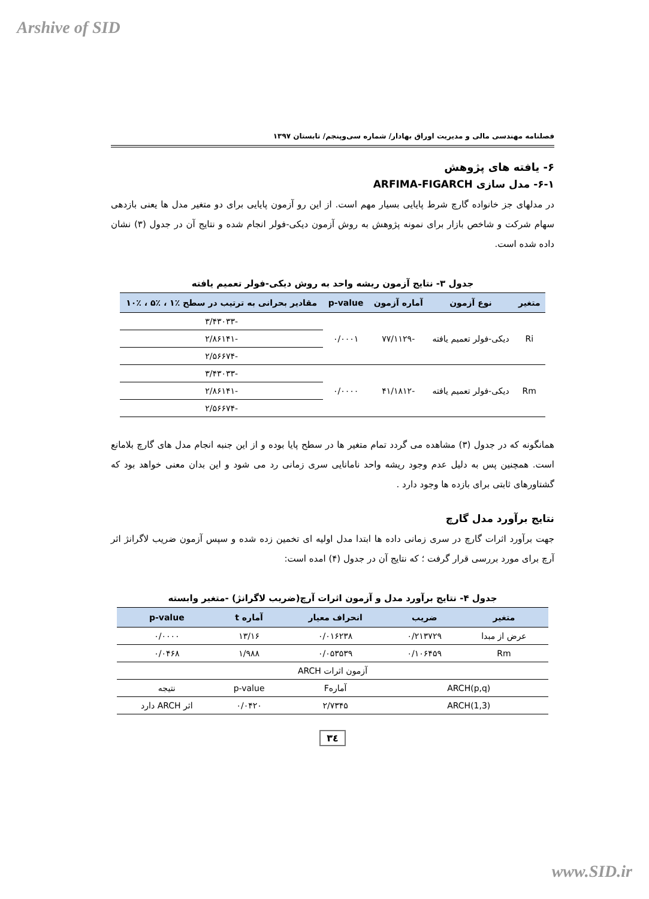Arshive of SID
فصلنامه مهندسی مالی و مدیریت اوراق بهادار/ شماره سی‌وپنجم/ تابستان ۱۳۹۷
۶- یافته های پژوهش
۶-۱- مدل سازی ARFIMA-FIGARCH
در مدلهای جز خانواده گارچ شرط پایایی بسیار مهم است. از این رو آزمون پایایی برای دو متغیر مدل ها یعنی بازدهی سهام شرکت و شاخص بازار برای نمونه پژوهش به روش آزمون دیکی-فولر انجام شده و نتایج آن در جدول (۳) نشان داده شده است.
جدول ۳- نتایج آزمون ریشه واحد به روش دیکی-فولر تعمیم یافته
| متغیر | نوع آزمون | آماره آزمون | p-value | مقادیر بحرانی به ترتیب در سطح ٪۱ ، ٪۵ ، ٪۱۰ |
| --- | --- | --- | --- | --- |
| Ri | دیکی-فولر تعمیم یافته | -۷۷/۱۱۲۹ | ۰/۰۰۰۱ | -۳/۴۳۰۳۳ |
| | | | | -۲/۸۶۱۴۱ |
| | | | | -۲/۵۶۶۷۴ |
| Rm | دیکی-فولر تعمیم یافته | -۴۱/۱۸۱۲ | ۰/۰۰۰۰ | -۳/۴۳۰۳۳ |
| | | | | -۲/۸۶۱۴۱ |
| | | | | -۲/۵۶۶۷۴ |
همانگونه که در جدول (۳) مشاهده می گردد تمام متغیر ها در سطح پایا بوده و از این جنبه انجام مدل های گارچ بلامانع است. همچنین پس به دلیل عدم وجود ریشه واحد نامانایی سری زمانی رد می شود و این بدان معنی خواهد بود که گشتاورهای ثابتی برای بازده ها وجود دارد .
نتایج برآورد مدل گارچ
جهت برآورد اثرات گارچ در سری زمانی داده ها ابتدا مدل اولیه ای تخمین زده شده و سپس آزمون ضریب لاگرانژ اثر آرچ برای مورد بررسی قرار گرفت ؛ که نتایج آن در جدول (۴) امده است:
جدول ۴- نتایج برآورد مدل و آزمون اثرات آرچ(ضریب لاگرانژ) -متغیر وابسته
| متغیر | ضریب | انحراف معیار | آماره t | p-value |
| --- | --- | --- | --- | --- |
| عرض از مبدا | ۰/۲۱۳۷۲۹ | ۰/۰۱۶۲۳۸ | ۱۳/۱۶ | ۰/۰۰۰۰ |
| Rm | ۰/۱۰۶۴۵۹ | ۰/۰۵۳۵۳۹ | ۱/۹۸۸ | ۰/۰۴۶۸ |
| آزمون اثرات ARCH | | | | |
| ARCH(p,q) | | آمارهF | p-value | نتیجه |
| ARCH(1,3) | | ۲/۷۳۴۵ | ۰/۰۴۲۰ | اثر ARCH دارد |
۳٤
www.SID.ir